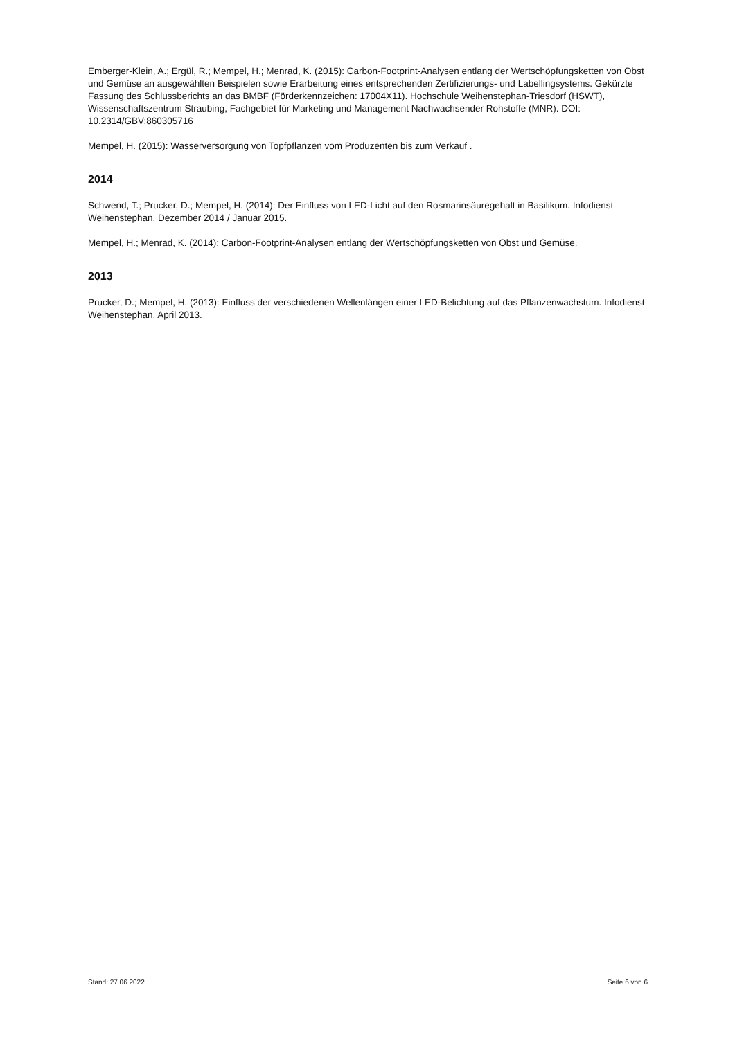Emberger-Klein, A.; Ergül, R.; Mempel, H.; Menrad, K. (2015): Carbon-Footprint-Analysen entlang der Wertschöpfungsketten von Obst und Gemüse an ausgewählten Beispielen sowie Erarbeitung eines entsprechenden Zertifizierungs- und Labellingsystems. Gekürzte Fassung des Schlussberichts an das BMBF (Förderkennzeichen: 17004X11). Hochschule Weihenstephan-Triesdorf (HSWT), Wissenschaftszentrum Straubing, Fachgebiet für Marketing und Management Nachwachsender Rohstoffe (MNR). DOI: 10.2314/GBV:860305716
Mempel, H. (2015): Wasserversorgung von Topfpflanzen vom Produzenten bis zum Verkauf .
2014
Schwend, T.; Prucker, D.; Mempel, H. (2014): Der Einfluss von LED-Licht auf den Rosmarinsäuregehalt in Basilikum. Infodienst Weihenstephan, Dezember 2014 / Januar 2015.
Mempel, H.; Menrad, K. (2014): Carbon-Footprint-Analysen entlang der Wertschöpfungsketten von Obst und Gemüse.
2013
Prucker, D.; Mempel, H. (2013): Einfluss der verschiedenen Wellenlängen einer LED-Belichtung auf das Pflanzenwachstum. Infodienst Weihenstephan, April 2013.
Stand: 27.06.2022 Seite 6 von 6